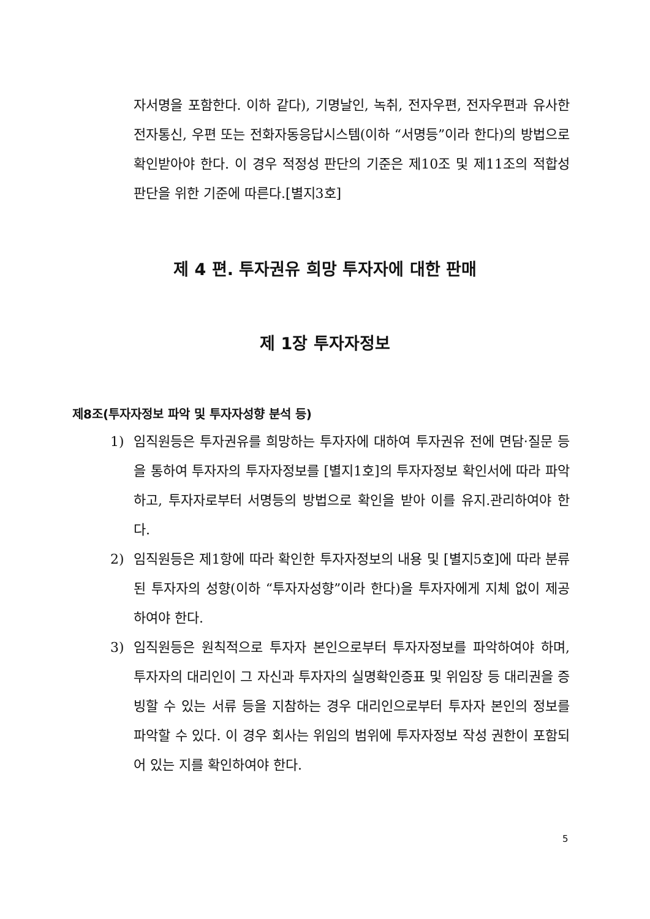자서명을 포함한다. 이하 같다), 기명날인, 녹취, 전자우편, 전자우편과 유사한 전자통신, 우편 또는 전화자동응답시스템(이하 “서명등”이라 한다)의 방법으로 확인받아야 한다. 이 경우 적정성 판단의 기준은 제10조 및 제11조의 적합성판단을 위한 기준에 따른다.[별지3호]
제 4 편. 투자권유 희망 투자자에 대한 판매
제 1장 투자자정보
제8조(투자자정보 파악 및 투자자성향 분석 등)
1) 임직원등은 투자권유를 희망하는 투자자에 대하여 투자권유 전에 면담·질문 등을 통하여 투자자의 투자자정보를 [별지1호]의 투자자정보 확인서에 따라 파악하고, 투자자로부터 서명등의 방법으로 확인을 받아 이를 유지.관리하여야 한다.
2) 임직원등은 제1항에 따라 확인한 투자자정보의 내용 및 [별지5호]에 따라 분류된 투자자의 성향(이하 “투자자성향”이라 한다)을 투자자에게 지체 없이 제공하여야 한다.
3) 임직원등은 원칙적으로 투자자 본인으로부터 투자자정보를 파악하여야 하며, 투자자의 대리인이 그 자신과 투자자의 실명확인증표 및 위임장 등 대리권을 증빙할 수 있는 서류 등을 지참하는 경우 대리인으로부터 투자자 본인의 정보를 파악할 수 있다. 이 경우 회사는 위임의 범위에 투자자정보 작성 권한이 포함되어 있는 지를 확인하여야 한다.
5